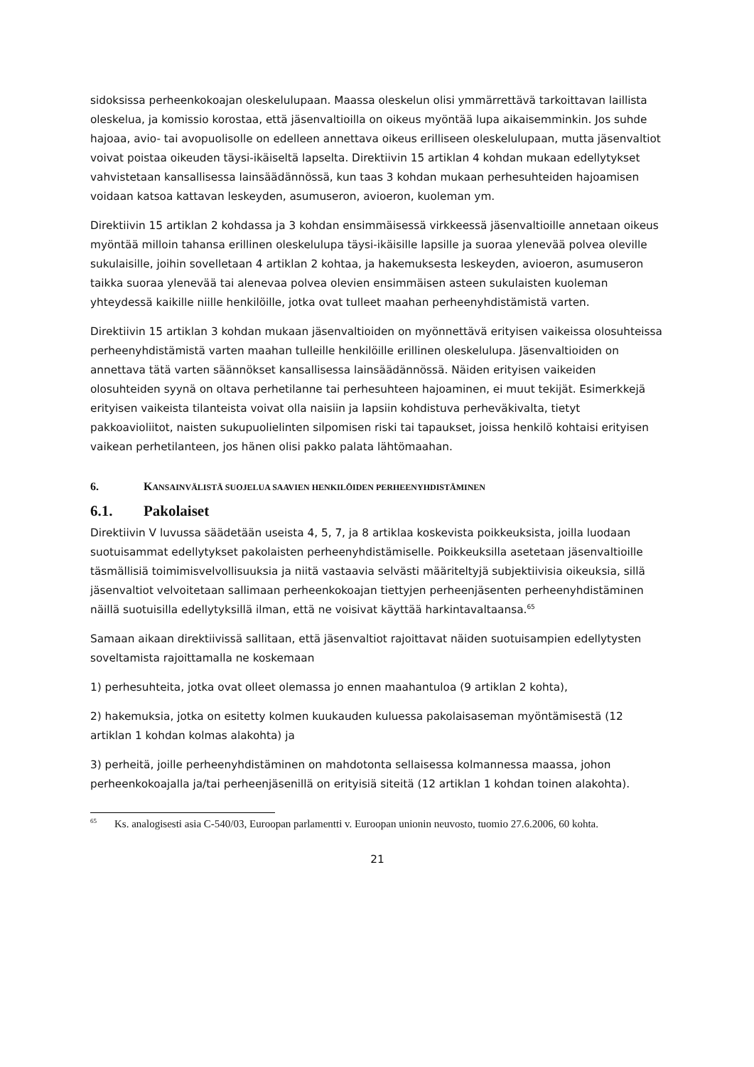sidoksissa perheenkokoajan oleskelulupaan. Maassa oleskelun olisi ymmärrettävä tarkoittavan laillista oleskelua, ja komissio korostaa, että jäsenvaltioilla on oikeus myöntää lupa aikaisemminkin. Jos suhde hajoaa, avio- tai avopuolisolle on edelleen annettava oikeus erilliseen oleskelulupaan, mutta jäsenvaltiot voivat poistaa oikeuden täysi-ikäiseltä lapselta. Direktiivin 15 artiklan 4 kohdan mukaan edellytykset vahvistetaan kansallisessa lainsäädännössä, kun taas 3 kohdan mukaan perhesuhteiden hajoamisen voidaan katsoa kattavan leskeyden, asumuseron, avioeron, kuoleman ym.
Direktiivin 15 artiklan 2 kohdassa ja 3 kohdan ensimmäisessä virkkeessä jäsenvaltioille annetaan oikeus myöntää milloin tahansa erillinen oleskelulupa täysi-ikäisille lapsille ja suoraa ylenevää polvea oleville sukulaisille, joihin sovelletaan 4 artiklan 2 kohtaa, ja hakemuksesta leskeyden, avioeron, asumuseron taikka suoraa ylenevää tai alenevaa polvea olevien ensimmäisen asteen sukulaisten kuoleman yhteydessä kaikille niille henkilöille, jotka ovat tulleet maahan perheenyhdistämistä varten.
Direktiivin 15 artiklan 3 kohdan mukaan jäsenvaltioiden on myönnettävä erityisen vaikeissa olosuhteissa perheenyhdistämistä varten maahan tulleille henkilöille erillinen oleskelulupa. Jäsenvaltioiden on annettava tätä varten säännökset kansallisessa lainsäädännössä. Näiden erityisen vaikeiden olosuhteiden syynä on oltava perhetilanne tai perhesuhteen hajoaminen, ei muut tekijät. Esimerkkejä erityisen vaikeista tilanteista voivat olla naisiin ja lapsiin kohdistuva perheväkivalta, tietyt pakkoavioliitot, naisten sukupuolielinten silpomisen riski tai tapaukset, joissa henkilö kohtaisi erityisen vaikean perhetilanteen, jos hänen olisi pakko palata lähtömaahan.
6. KANSAINVÄLISTÄ SUOJELUA SAAVIEN HENKILÖIDEN PERHEENYHDISTÄMINEN
6.1. Pakolaiset
Direktiivin V luvussa säädetään useista 4, 5, 7, ja 8 artiklaa koskevista poikkeuksista, joilla luodaan suotuisammat edellytykset pakolaisten perheenyhdistämiselle. Poikkeuksilla asetetaan jäsenvaltioille täsmällisiä toimimisvelvollisuuksia ja niitä vastaavia selvästi määriteltyjä subjektiivisia oikeuksia, sillä jäsenvaltiot velvoitetaan sallimaan perheenkokoajan tiettyjen perheenjäsenten perheenyhdistäminen näillä suotuisilla edellytyksillä ilman, että ne voisivat käyttää harkintavaltaansa.<sup>65</sup>
Samaan aikaan direktiivissä sallitaan, että jäsenvaltiot rajoittavat näiden suotuisampien edellytysten soveltamista rajoittamalla ne koskemaan
1) perhesuhteita, jotka ovat olleet olemassa jo ennen maahantuloa (9 artiklan 2 kohta),
2) hakemuksia, jotka on esitetty kolmen kuukauden kuluessa pakolaisaseman myöntämisestä (12 artiklan 1 kohdan kolmas alakohta) ja
3) perheitä, joille perheenyhdistäminen on mahdotonta sellaisessa kolmannessa maassa, johon perheenkokoajalla ja/tai perheenjäsenillä on erityisiä siteitä (12 artiklan 1 kohdan toinen alakohta).
<sup>65</sup> Ks. analogisesti asia C-540/03, Euroopan parlamentti v. Euroopan unionin neuvosto, tuomio 27.6.2006, 60 kohta.
21